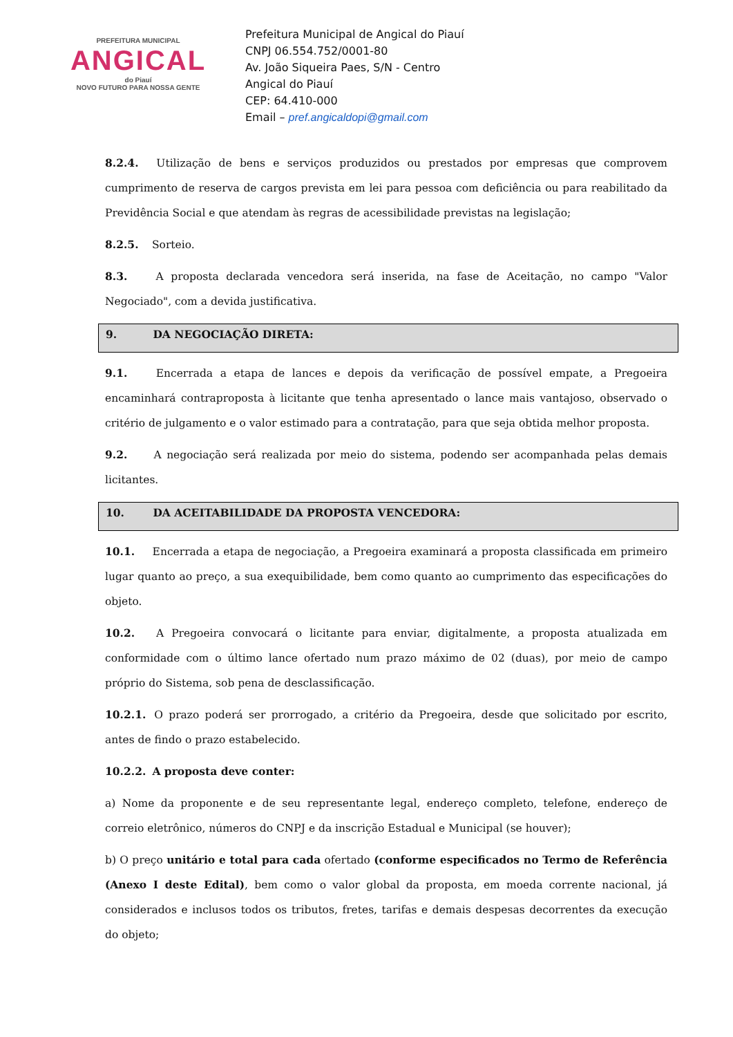PREFEITURA MUNICIPAL
ANGICAL
do Piauí
NOVO FUTURO PARA NOSSA GENTE
Prefeitura Municipal de Angical do Piauí
CNPJ 06.554.752/0001-80
Av. João Siqueira Paes, S/N - Centro
Angical do Piauí
CEP: 64.410-000
Email – pref.angicaldopi@gmail.com
8.2.4. Utilização de bens e serviços produzidos ou prestados por empresas que comprovem cumprimento de reserva de cargos prevista em lei para pessoa com deficiência ou para reabilitado da Previdência Social e que atendam às regras de acessibilidade previstas na legislação;
8.2.5. Sorteio.
8.3. A proposta declarada vencedora será inserida, na fase de Aceitação, no campo "Valor Negociado", com a devida justificativa.
9. DA NEGOCIAÇÃO DIRETA:
9.1. Encerrada a etapa de lances e depois da verificação de possível empate, a Pregoeira encaminhará contraproposta à licitante que tenha apresentado o lance mais vantajoso, observado o critério de julgamento e o valor estimado para a contratação, para que seja obtida melhor proposta.
9.2. A negociação será realizada por meio do sistema, podendo ser acompanhada pelas demais licitantes.
10. DA ACEITABILIDADE DA PROPOSTA VENCEDORA:
10.1. Encerrada a etapa de negociação, a Pregoeira examinará a proposta classificada em primeiro lugar quanto ao preço, a sua exequibilidade, bem como quanto ao cumprimento das especificações do objeto.
10.2. A Pregoeira convocará o licitante para enviar, digitalmente, a proposta atualizada em conformidade com o último lance ofertado num prazo máximo de 02 (duas), por meio de campo próprio do Sistema, sob pena de desclassificação.
10.2.1. O prazo poderá ser prorrogado, a critério da Pregoeira, desde que solicitado por escrito, antes de findo o prazo estabelecido.
10.2.2. A proposta deve conter:
a) Nome da proponente e de seu representante legal, endereço completo, telefone, endereço de correio eletrônico, números do CNPJ e da inscrição Estadual e Municipal (se houver);
b) O preço unitário e total para cada ofertado (conforme especificados no Termo de Referência (Anexo I deste Edital), bem como o valor global da proposta, em moeda corrente nacional, já considerados e inclusos todos os tributos, fretes, tarifas e demais despesas decorrentes da execução do objeto;